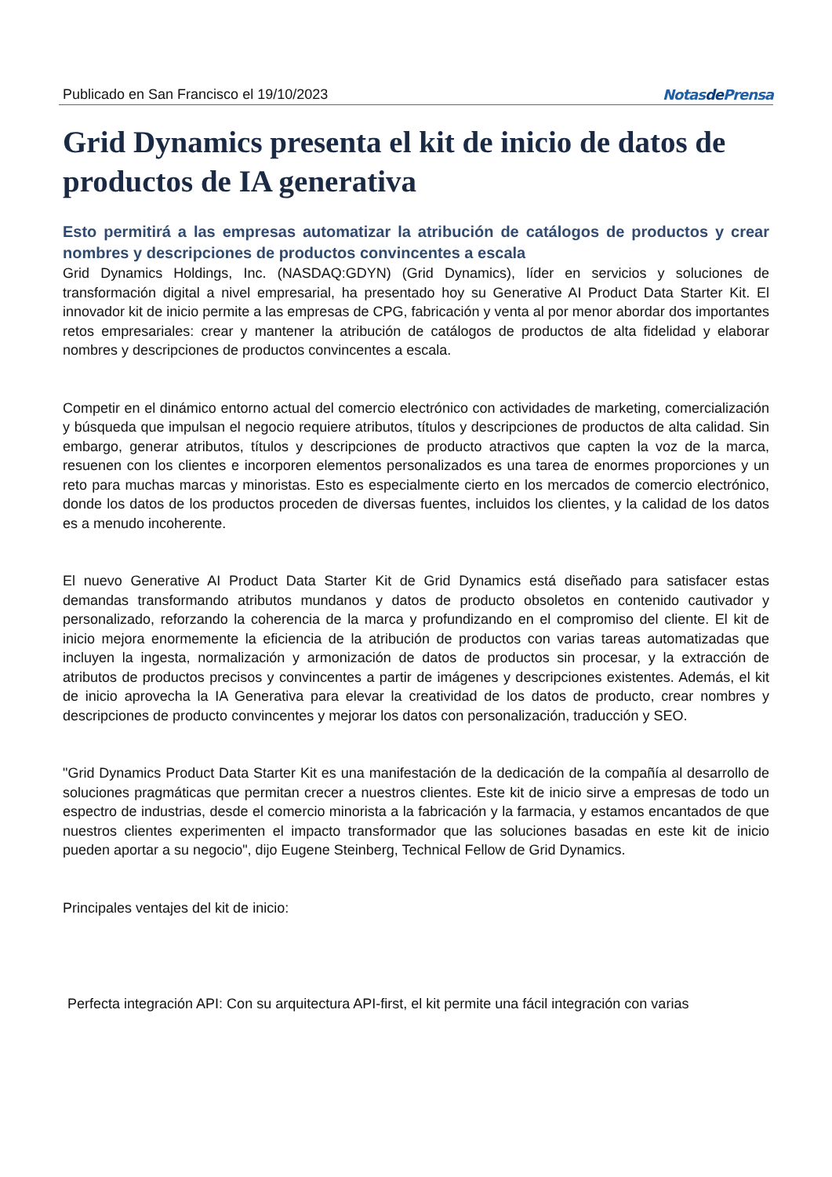Publicado en San Francisco el 19/10/2023 Notasde Prensa
Grid Dynamics presenta el kit de inicio de datos de productos de IA generativa
Esto permitirá a las empresas automatizar la atribución de catálogos de productos y crear nombres y descripciones de productos convincentes a escala
Grid Dynamics Holdings, Inc. (NASDAQ:GDYN) (Grid Dynamics), líder en servicios y soluciones de transformación digital a nivel empresarial, ha presentado hoy su Generative AI Product Data Starter Kit. El innovador kit de inicio permite a las empresas de CPG, fabricación y venta al por menor abordar dos importantes retos empresariales: crear y mantener la atribución de catálogos de productos de alta fidelidad y elaborar nombres y descripciones de productos convincentes a escala.
Competir en el dinámico entorno actual del comercio electrónico con actividades de marketing, comercialización y búsqueda que impulsan el negocio requiere atributos, títulos y descripciones de productos de alta calidad. Sin embargo, generar atributos, títulos y descripciones de producto atractivos que capten la voz de la marca, resuenen con los clientes e incorporen elementos personalizados es una tarea de enormes proporciones y un reto para muchas marcas y minoristas. Esto es especialmente cierto en los mercados de comercio electrónico, donde los datos de los productos proceden de diversas fuentes, incluidos los clientes, y la calidad de los datos es a menudo incoherente.
El nuevo Generative AI Product Data Starter Kit de Grid Dynamics está diseñado para satisfacer estas demandas transformando atributos mundanos y datos de producto obsoletos en contenido cautivador y personalizado, reforzando la coherencia de la marca y profundizando en el compromiso del cliente. El kit de inicio mejora enormemente la eficiencia de la atribución de productos con varias tareas automatizadas que incluyen la ingesta, normalización y armonización de datos de productos sin procesar, y la extracción de atributos de productos precisos y convincentes a partir de imágenes y descripciones existentes. Además, el kit de inicio aprovecha la IA Generativa para elevar la creatividad de los datos de producto, crear nombres y descripciones de producto convincentes y mejorar los datos con personalización, traducción y SEO.
"Grid Dynamics Product Data Starter Kit es una manifestación de la dedicación de la compañía al desarrollo de soluciones pragmáticas que permitan crecer a nuestros clientes. Este kit de inicio sirve a empresas de todo un espectro de industrias, desde el comercio minorista a la fabricación y la farmacia, y estamos encantados de que nuestros clientes experimenten el impacto transformador que las soluciones basadas en este kit de inicio pueden aportar a su negocio", dijo Eugene Steinberg, Technical Fellow de Grid Dynamics.
Principales ventajes del kit de inicio:
Perfecta integración API: Con su arquitectura API-first, el kit permite una fácil integración con varias